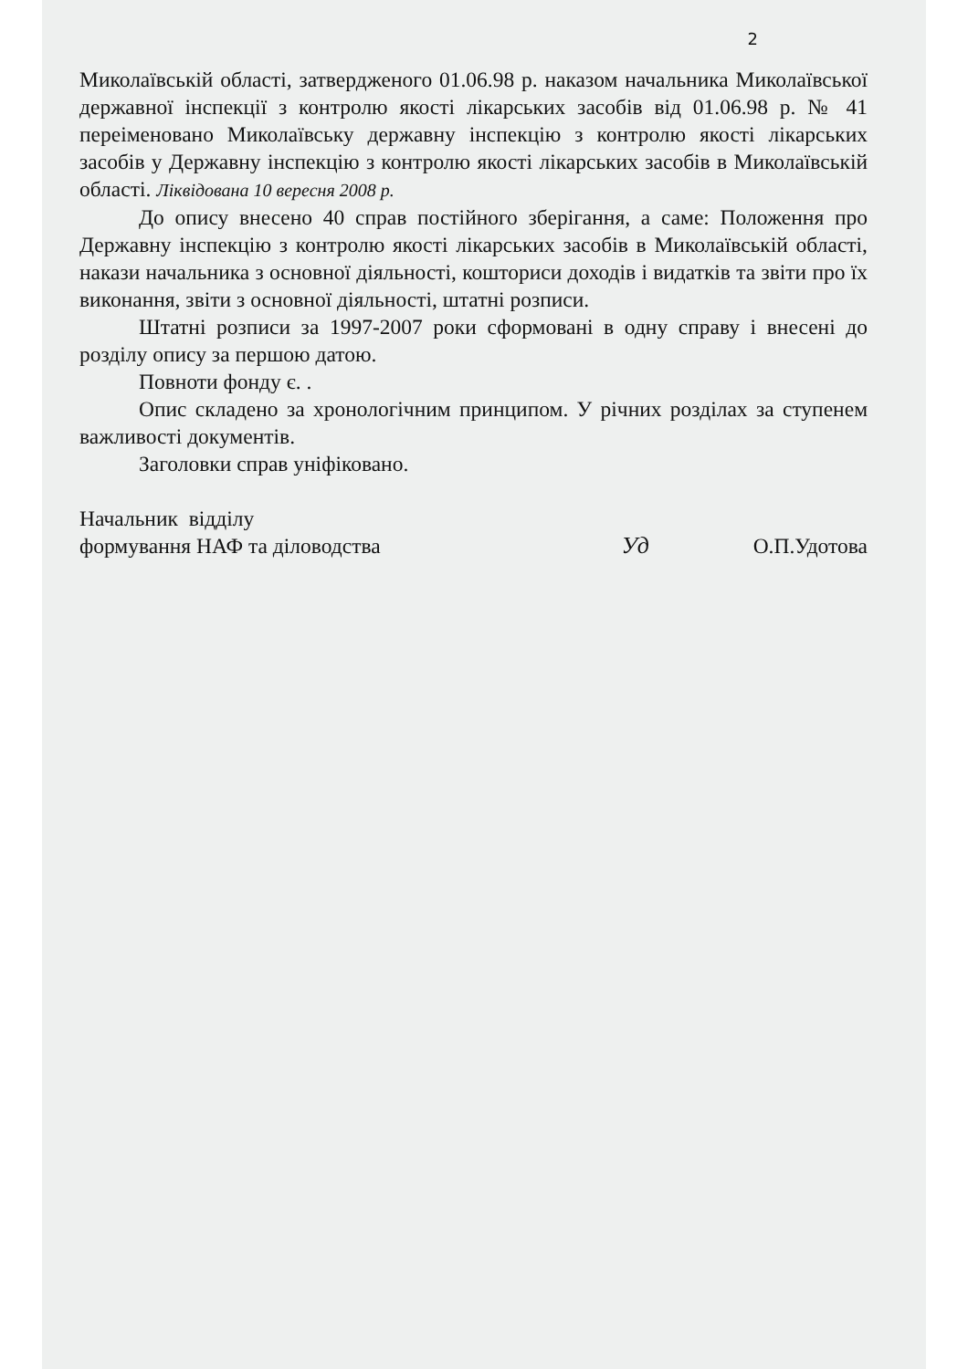2
Миколаївській області, затвердженого 01.06.98 р. наказом начальника Миколаївської державної інспекції з контролю якості лікарських засобів від 01.06.98 р. № 41 переіменовано Миколаївську державну інспекцію з контролю якості лікарських засобів у Державну інспекцію з контролю якості лікарських засобів в Миколаївській області. Ліквідована 10 вересня 2008 р.
До опису внесено 40 справ постійного зберігання, а саме: Положення про Державну інспекцію з контролю якості лікарських засобів в Миколаївській області, накази начальника з основної діяльності, кошториси доходів і видатків та звіти про їх виконання, звіти з основної діяльності, штатні розписи.
Штатні розписи за 1997-2007 роки сформовані в одну справу і внесені до розділу опису за першою датою.
Повноти фонду є. .
Опис складено за хронологічним принципом. У річних розділах за ступенем важливості документів.
Заголовки справ уніфіковано.
Начальник відділу
формування НАФ та діловодства
Уд
О.П.Удотова